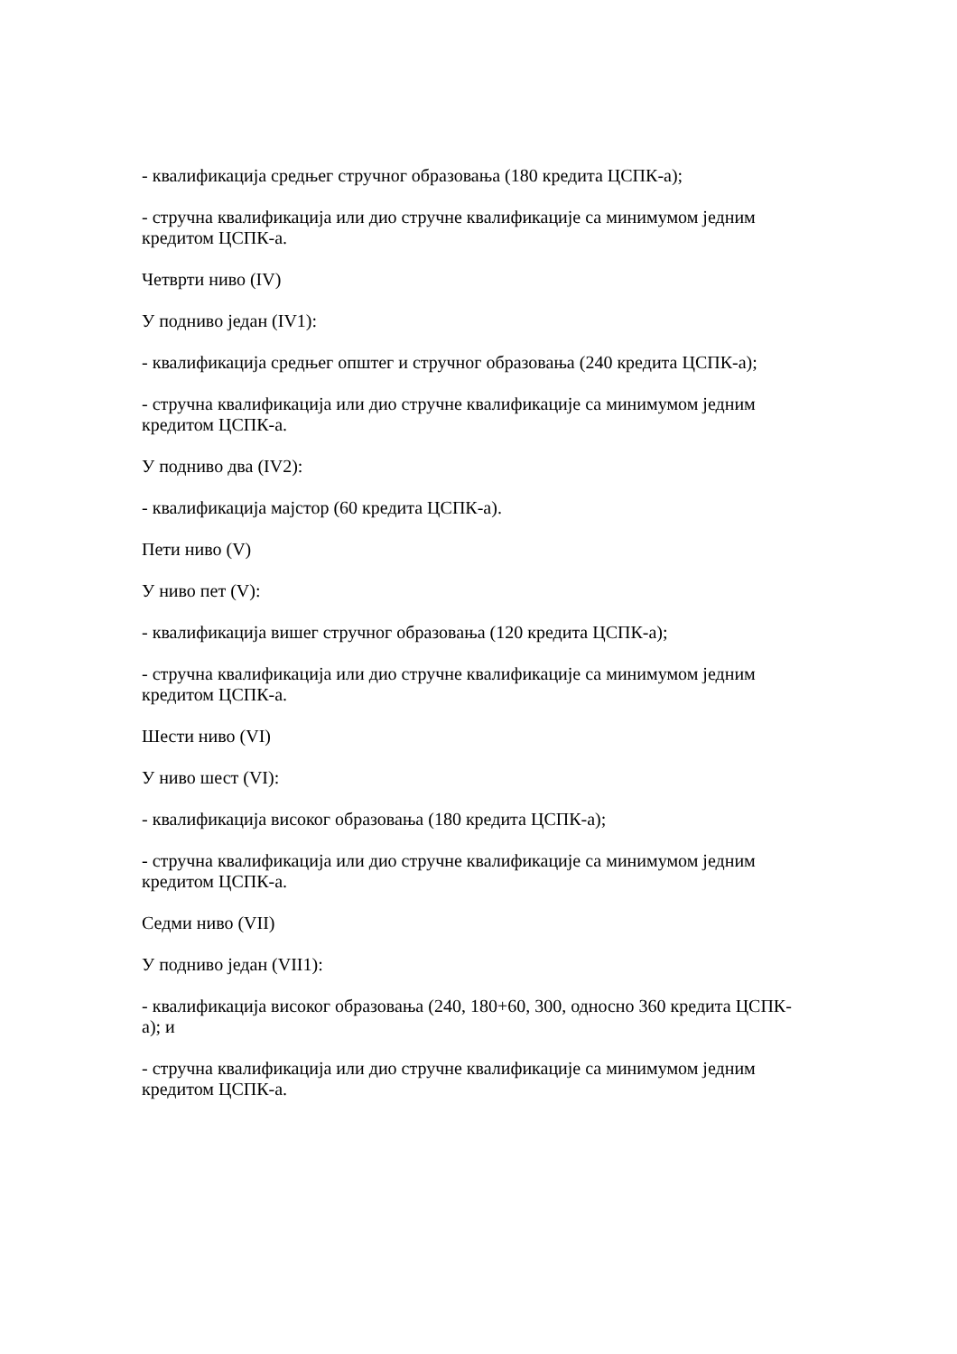- квалификација средњег стручног образовања (180 кредита ЦСПК-а);
- стручна квалификација или дио стручне квалификације са минимумом једним кредитом ЦСПК-а.
Четврти ниво (IV)
У подниво један (IV1):
- квалификација средњег општег и стручног образовања (240 кредита ЦСПК-а);
- стручна квалификација или дио стручне квалификације са минимумом једним кредитом ЦСПК-а.
У подниво два (IV2):
- квалификација мајстор (60 кредита ЦСПК-а).
Пети ниво (V)
У ниво пет (V):
- квалификација вишег стручног образовања (120 кредита ЦСПК-а);
- стручна квалификација или дио стручне квалификације са минимумом једним кредитом ЦСПК-а.
Шести ниво (VI)
У ниво шест (VI):
- квалификација високог образовања (180 кредита ЦСПК-а);
- стручна квалификација или дио стручне квалификације са минимумом једним кредитом ЦСПК-а.
Седми ниво (VII)
У подниво један (VII1):
- квалификација високог образовања (240, 180+60, 300, односно 360 кредита ЦСПК-а); и
- стручна квалификација или дио стручне квалификације са минимумом једним кредитом ЦСПК-а.